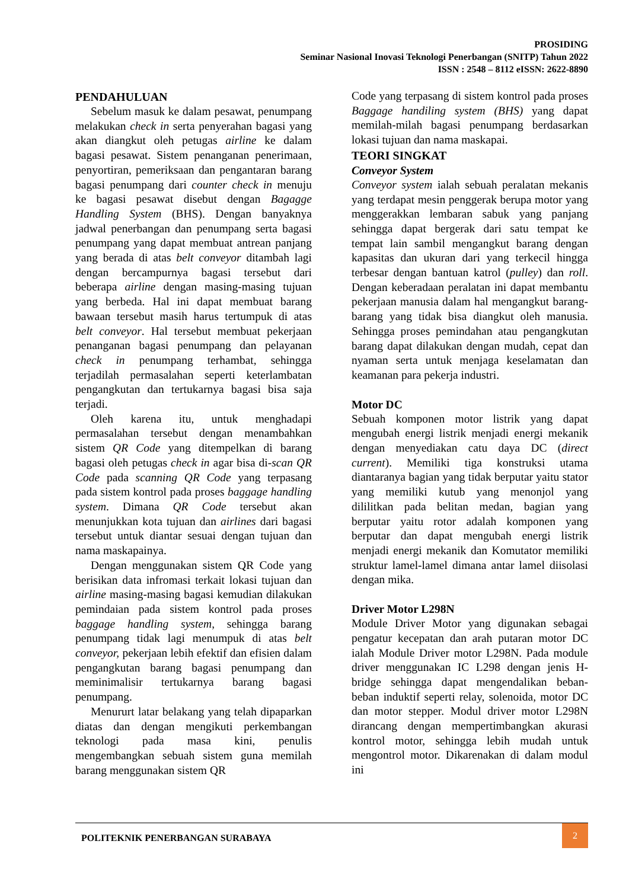PROSIDING
Seminar Nasional Inovasi Teknologi Penerbangan (SNITP) Tahun 2022
ISSN : 2548 – 8112 eISSN: 2622-8890
PENDAHULUAN
Sebelum masuk ke dalam pesawat, penumpang melakukan check in serta penyerahan bagasi yang akan diangkut oleh petugas airline ke dalam bagasi pesawat. Sistem penanganan penerimaan, penyortiran, pemeriksaan dan pengantaran barang bagasi penumpang dari counter check in menuju ke bagasi pesawat disebut dengan Bagagge Handling System (BHS). Dengan banyaknya jadwal penerbangan dan penumpang serta bagasi penumpang yang dapat membuat antrean panjang yang berada di atas belt conveyor ditambah lagi dengan bercampurnya bagasi tersebut dari beberapa airline dengan masing-masing tujuan yang berbeda. Hal ini dapat membuat barang bawaan tersebut masih harus tertumpuk di atas belt conveyor. Hal tersebut membuat pekerjaan penanganan bagasi penumpang dan pelayanan check in penumpang terhambat, sehingga terjadilah permasalahan seperti keterlambatan pengangkutan dan tertukarnya bagasi bisa saja terjadi.
Oleh karena itu, untuk menghadapi permasalahan tersebut dengan menambahkan sistem QR Code yang ditempelkan di barang bagasi oleh petugas check in agar bisa di-scan QR Code pada scanning QR Code yang terpasang pada sistem kontrol pada proses baggage handling system. Dimana QR Code tersebut akan menunjukkan kota tujuan dan airlines dari bagasi tersebut untuk diantar sesuai dengan tujuan dan nama maskapainya.
Dengan menggunakan sistem QR Code yang berisikan data infromasi terkait lokasi tujuan dan airline masing-masing bagasi kemudian dilakukan pemindaian pada sistem kontrol pada proses baggage handling system, sehingga barang penumpang tidak lagi menumpuk di atas belt conveyor, pekerjaan lebih efektif dan efisien dalam pengangkutan barang bagasi penumpang dan meminimalisir tertukarnya barang bagasi penumpang.
Menururt latar belakang yang telah dipaparkan diatas dan dengan mengikuti perkembangan teknologi pada masa kini, penulis mengembangkan sebuah sistem guna memilah barang menggunakan sistem QR
Code yang terpasang di sistem kontrol pada proses Baggage handiling system (BHS) yang dapat memilah-milah bagasi penumpang berdasarkan lokasi tujuan dan nama maskapai.
TEORI SINGKAT
Conveyor System
Conveyor system ialah sebuah peralatan mekanis yang terdapat mesin penggerak berupa motor yang menggerakkan lembaran sabuk yang panjang sehingga dapat bergerak dari satu tempat ke tempat lain sambil mengangkut barang dengan kapasitas dan ukuran dari yang terkecil hingga terbesar dengan bantuan katrol (pulley) dan roll. Dengan keberadaan peralatan ini dapat membantu pekerjaan manusia dalam hal mengangkut barang-barang yang tidak bisa diangkut oleh manusia. Sehingga proses pemindahan atau pengangkutan barang dapat dilakukan dengan mudah, cepat dan nyaman serta untuk menjaga keselamatan dan keamanan para pekerja industri.
Motor DC
Sebuah komponen motor listrik yang dapat mengubah energi listrik menjadi energi mekanik dengan menyediakan catu daya DC (direct current). Memiliki tiga konstruksi utama diantaranya bagian yang tidak berputar yaitu stator yang memiliki kutub yang menonjol yang dililitkan pada belitan medan, bagian yang berputar yaitu rotor adalah komponen yang berputar dan dapat mengubah energi listrik menjadi energi mekanik dan Komutator memiliki struktur lamel-lamel dimana antar lamel diisolasi dengan mika.
Driver Motor L298N
Module Driver Motor yang digunakan sebagai pengatur kecepatan dan arah putaran motor DC ialah Module Driver motor L298N. Pada module driver menggunakan IC L298 dengan jenis H-bridge sehingga dapat mengendalikan beban-beban induktif seperti relay, solenoida, motor DC dan motor stepper. Modul driver motor L298N dirancang dengan mempertimbangkan akurasi kontrol motor, sehingga lebih mudah untuk mengontrol motor. Dikarenakan di dalam modul ini
POLITEKNIK PENERBANGAN SURABAYA
2